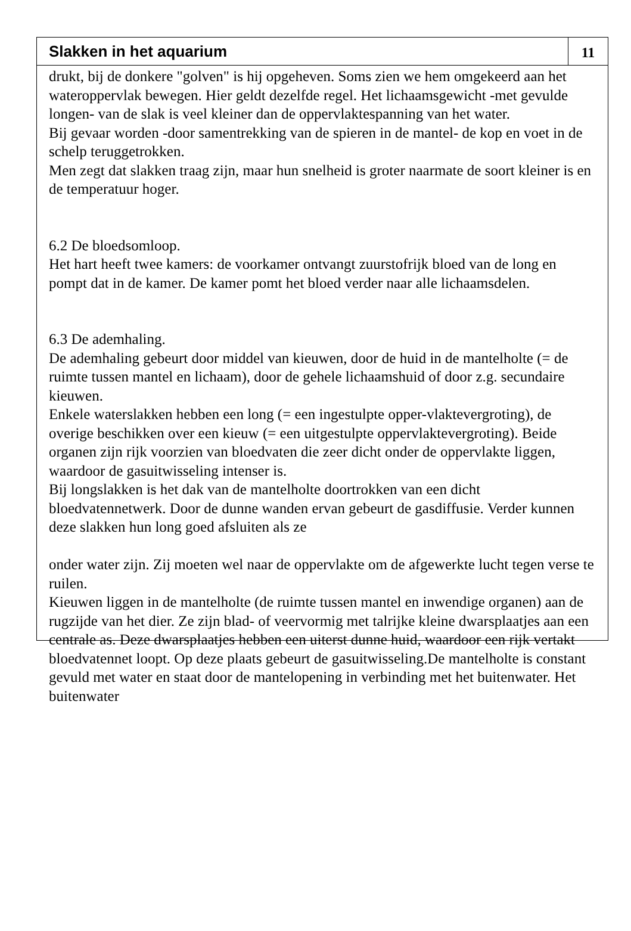Slakken in het aquarium
11
drukt, bij de donkere "golven" is hij opgeheven. Soms zien we hem omgekeerd aan het wateroppervlak bewegen. Hier geldt dezelfde regel. Het lichaamsgewicht -met gevulde longen- van de slak is veel kleiner dan de oppervlaktespanning van het water.
Bij gevaar worden -door samentrekking van de spieren in de mantel- de kop en voet in de schelp teruggetrokken.
Men zegt dat slakken traag zijn, maar hun snelheid is groter naarmate de soort kleiner is en de temperatuur hoger.
6.2 De bloedsomloop.
Het hart heeft twee kamers: de voorkamer ontvangt zuurstofrijk bloed van de long en pompt dat in de kamer. De kamer pomt het bloed verder naar alle lichaamsdelen.
6.3 De ademhaling.
De ademhaling gebeurt door middel van kieuwen, door de huid in de mantelholte (= de ruimte tussen mantel en lichaam), door de gehele lichaamshuid of door z.g. secundaire kieuwen.
Enkele waterslakken hebben een long (= een ingestulpte opper-vlaktevergroting), de overige beschikken over een kieuw (= een uitgestulpte oppervlaktevergroting). Beide organen zijn rijk voorzien van bloedvaten die zeer dicht onder de oppervlakte liggen, waardoor de gasuitwisseling intenser is.
Bij longslakken is het dak van de mantelholte doortrokken van een dicht bloedvatennetwerk. Door de dunne wanden ervan gebeurt de gasdiffusie. Verder kunnen deze slakken hun long goed afsluiten als ze
onder water zijn. Zij moeten wel naar de oppervlakte om de afgewerkte lucht tegen verse te ruilen.
Kieuwen liggen in de mantelholte (de ruimte tussen mantel en inwendige organen) aan de rugzijde van het dier. Ze zijn blad- of veervormig met talrijke kleine dwarsplaatjes aan een centrale as. Deze dwarsplaatjes hebben een uiterst dunne huid, waardoor een rijk vertakt bloedvatennet loopt. Op deze plaats gebeurt de gasuitwisseling.De mantelholte is constant gevuld met water en staat door de mantelopening in verbinding met het buitenwater. Het buitenwater